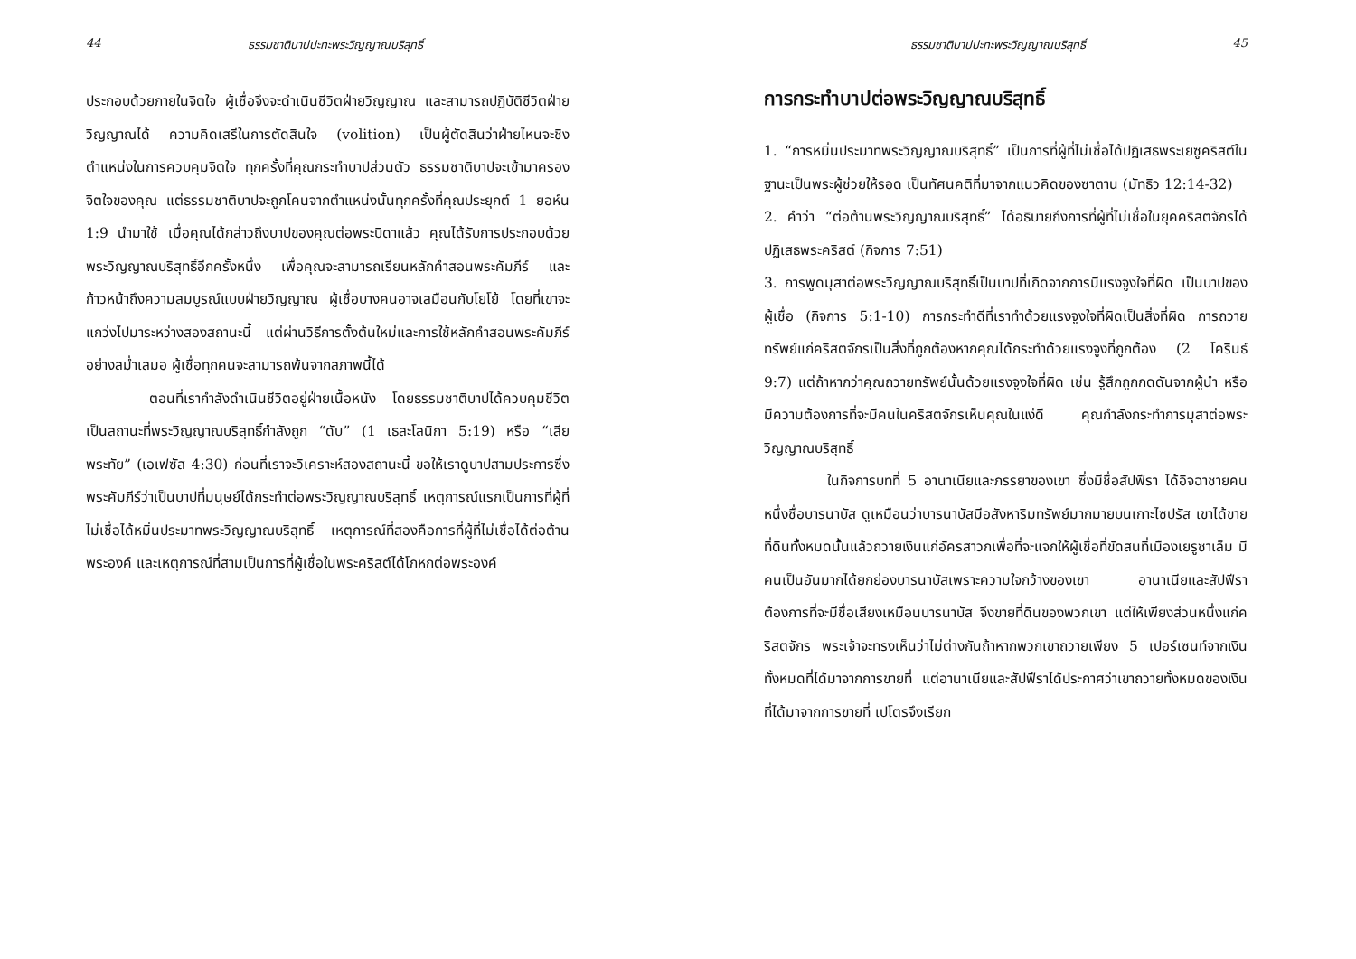44 ธรรมชาติบาปปะทะพระวิญญาณบริสุทธิ์
ประกอบด้วยภายในจิตใจ ผู้เชื่อจึงจะดำเนินชีวิตฝ่ายวิญญาณ และสามารถปฏิบัติชีวิตฝ่ายวิญญาณได้ ความคิดเสรีในการตัดสินใจ (volition) เป็นผู้ตัดสินว่าฝ่ายไหนจะชิงตำแหน่งในการควบคุมจิตใจ ทุกครั้งที่คุณกระทำบาปส่วนตัว ธรรมชาติบาปจะเข้ามาครองจิตใจของคุณ แต่ธรรมชาติบาปจะถูกโคนจากตำแหน่งนั้นทุกครั้งที่คุณประยุกต์ 1 ยอห์น 1:9 นำมาใช้ เมื่อคุณได้กล่าวถึงบาปของคุณต่อพระบิดาแล้ว คุณได้รับการประกอบด้วยพระวิญญาณบริสุทธิ์อีกครั้งหนึ่ง เพื่อคุณจะสามารถเรียนหลักคำสอนพระคัมภีร์ และก้าวหน้าถึงความสมบูรณ์แบบฝ่ายวิญญาณ ผู้เชื่อบางคนอาจเสมือนกับโยโย้ โดยที่เขาจะแกว่งไปมาระหว่างสองสถานะนี้ แต่ผ่านวิธีการตั้งต้นใหม่และการใช้หลักคำสอนพระคัมภีร์อย่างสม่ำเสมอ ผู้เชื่อทุกคนจะสามารถพ้นจากสภาพนี้ได้
ตอนที่เรากำลังดำเนินชีวิตอยู่ฝ่ายเนื้อหนัง โดยธรรมชาติบาปได้ควบคุมชีวิต เป็นสถานะที่พระวิญญาณบริสุทธิ์กำลังถูก “ดับ” (1 เธสะโลนิกา 5:19) หรือ “เสียพระทัย” (เอเฟซัส 4:30) ก่อนที่เราจะวิเคราะห์สองสถานะนี้ ขอให้เราดูบาปสามประการซึ่งพระคัมภีร์ว่าเป็นบาปที่มนุษย์ได้กระทำต่อพระวิญญาณบริสุทธิ์ เหตุการณ์แรกเป็นการที่ผู้ที่ไม่เชื่อได้หมิ่นประมาทพระวิญญาณบริสุทธิ์ เหตุการณ์ที่สองคือการที่ผู้ที่ไม่เชื่อได้ต่อต้านพระองค์ และเหตุการณ์ที่สามเป็นการที่ผู้เชื่อในพระคริสต์ได้โกหกต่อพระองค์
ธรรมชาติบาปปะทะพระวิญญาณบริสุทธิ์ 45
การกระทำบาปต่อพระวิญญาณบริสุทธิ์
1. “การหมิ่นประมาทพระวิญญาณบริสุทธิ์” เป็นการที่ผู้ที่ไม่เชื่อได้ปฏิเสธพระเยซูคริสต์ในฐานะเป็นพระผู้ช่วยให้รอด เป็นทัศนคติที่มาจากแนวคิดของซาตาน (มัทธิว 12:14-32)
2. คำว่า “ต่อต้านพระวิญญาณบริสุทธิ์” ได้อธิบายถึงการที่ผู้ที่ไม่เชื่อในยุคคริสตจักรได้ปฏิเสธพระคริสต์ (กิจการ 7:51)
3. การพูดมุสาต่อพระวิญญาณบริสุทธิ์เป็นบาปที่เกิดจากการมีแรงจูงใจที่ผิด เป็นบาปของผู้เชื่อ (กิจการ 5:1-10) การกระทำดีที่เราทำด้วยแรงจูงใจที่ผิดเป็นสิ่งที่ผิด การถวายทรัพย์แก่คริสตจักรเป็นสิ่งที่ถูกต้องหากคุณได้กระทำด้วยแรงจูงที่ถูกต้อง (2 โครินธ์ 9:7) แต่ถ้าหากว่าคุณถวายทรัพย์นั้นด้วยแรงจูงใจที่ผิด เช่น รู้สึกถูกกดดันจากผู้นำ หรือมีความต้องการที่จะมีคนในคริสตจักรเห็นคุณในแง่ดี คุณกำลังกระทำการมุสาต่อพระวิญญาณบริสุทธิ์
ในกิจการบทที่ 5 อานาเนียและภรรยาของเขา ซึ่งมีชื่อสัปฟีรา ได้อิจฉาชายคนหนึ่งชื่อบารนาบัส ดูเหมือนว่าบารนาบัสมีอสังหาริมทรัพย์มากมายบนเกาะไซปรัส เขาได้ขายที่ดินทั้งหมดนั้นแล้วถวายเงินแก่อัครสาวกเพื่อที่จะแจกให้ผู้เชื่อที่ขัดสนที่เมืองเยรูซาเล็ม มีคนเป็นอันมากได้ยกย่องบารนาบัสเพราะความใจกว้างของเขา อานาเนียและสัปฟีราต้องการที่จะมีชื่อเสียงเหมือนบารนาบัส จึงขายที่ดินของพวกเขา แต่ให้เพียงส่วนหนึ่งแก่คริสตจักร พระเจ้าจะทรงเห็นว่าไม่ต่างกันถ้าหากพวกเขาถวายเพียง 5 เปอร์เซนท์จากเงินทั้งหมดที่ได้มาจากการขายที่ แต่อานาเนียและสัปฟีราได้ประกาศว่าเขาถวายทั้งหมดของเงินที่ได้มาจากการขายที่ เปโตรจึงเรียก